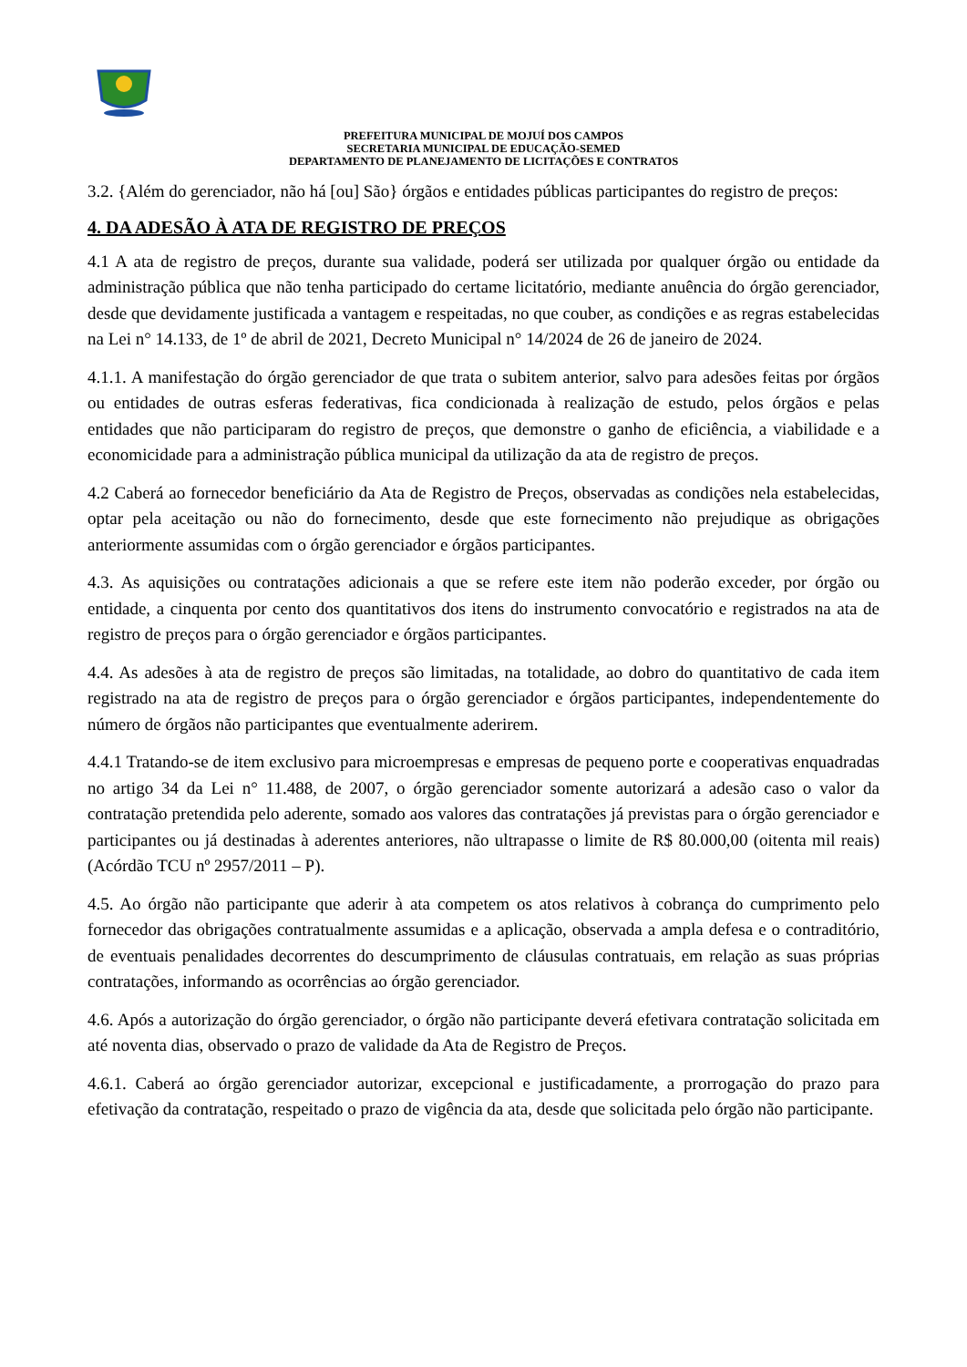PREFEITURA MUNICIPAL DE MOJUÍ DOS CAMPOS
SECRETARIA MUNICIPAL DE EDUCAÇÃO-SEMED
DEPARTAMENTO DE PLANEJAMENTO DE LICITAÇÕES E CONTRATOS
3.2. {Além do gerenciador, não há [ou] São} órgãos e entidades públicas participantes do registro de preços:
4. DA ADESÃO À ATA DE REGISTRO DE PREÇOS
4.1 A ata de registro de preços, durante sua validade, poderá ser utilizada por qualquer órgão ou entidade da administração pública que não tenha participado do certame licitatório, mediante anuência do órgão gerenciador, desde que devidamente justificada a vantagem e respeitadas, no que couber, as condições e as regras estabelecidas na Lei n° 14.133, de 1º de abril de 2021, Decreto Municipal n° 14/2024 de 26 de janeiro de 2024.
4.1.1. A manifestação do órgão gerenciador de que trata o subitem anterior, salvo para adesões feitas por órgãos ou entidades de outras esferas federativas, fica condicionada à realização de estudo, pelos órgãos e pelas entidades que não participaram do registro de preços, que demonstre o ganho de eficiência, a viabilidade e a economicidade para a administração pública municipal da utilização da ata de registro de preços.
4.2 Caberá ao fornecedor beneficiário da Ata de Registro de Preços, observadas as condições nela estabelecidas, optar pela aceitação ou não do fornecimento, desde que este fornecimento não prejudique as obrigações anteriormente assumidas com o órgão gerenciador e órgãos participantes.
4.3. As aquisições ou contratações adicionais a que se refere este item não poderão exceder, por órgão ou entidade, a cinquenta por cento dos quantitativos dos itens do instrumento convocatório e registrados na ata de registro de preços para o órgão gerenciador e órgãos participantes.
4.4. As adesões à ata de registro de preços são limitadas, na totalidade, ao dobro do quantitativo de cada item registrado na ata de registro de preços para o órgão gerenciador e órgãos participantes, independentemente do número de órgãos não participantes que eventualmente aderirem.
4.4.1 Tratando-se de item exclusivo para microempresas e empresas de pequeno porte e cooperativas enquadradas no artigo 34 da Lei n° 11.488, de 2007, o órgão gerenciador somente autorizará a adesão caso o valor da contratação pretendida pelo aderente, somado aos valores das contratações já previstas para o órgão gerenciador e participantes ou já destinadas à aderentes anteriores, não ultrapasse o limite de R$ 80.000,00 (oitenta mil reais) (Acórdão TCU nº 2957/2011 – P).
4.5. Ao órgão não participante que aderir à ata competem os atos relativos à cobrança do cumprimento pelo fornecedor das obrigações contratualmente assumidas e a aplicação, observada a ampla defesa e o contraditório, de eventuais penalidades decorrentes do descumprimento de cláusulas contratuais, em relação as suas próprias contratações, informando as ocorrências ao órgão gerenciador.
4.6. Após a autorização do órgão gerenciador, o órgão não participante deverá efetivara contratação solicitada em até noventa dias, observado o prazo de validade da Ata de Registro de Preços.
4.6.1. Caberá ao órgão gerenciador autorizar, excepcional e justificadamente, a prorrogação do prazo para efetivação da contratação, respeitado o prazo de vigência da ata, desde que solicitada pelo órgão não participante.